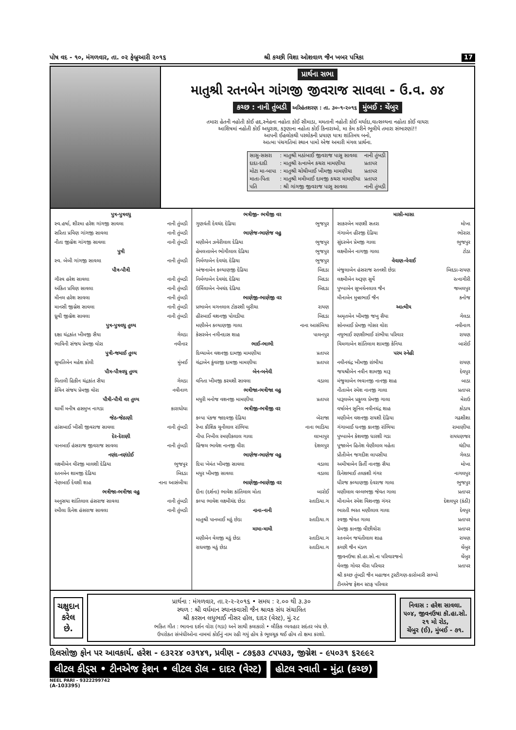પોષ વદ - ૧૦, મંગળવાર, તા. ૦૨ ફેબ્રુઆરી ૨૦૧૬ શ્રી કચ્છી વિશા ઓશવાળ જૈન ખબર પત્રિકા 17
પ્રાર્થના સભા
માતુશ્રી રતનબેન ગાંગજી જીવરાજ સાવલા - ઉ.વ. ૭૪
કચ્છ : નાની તુંબડી અરિહંતશરણ : તા. ૩૦-૧-૨૦૧૬ મુંબઈ : ચેંબુર
તમારા હેતની નહોતી કોઈ હદ,સ્નેહના નહોતા કોઈ સીમાડા, મમતાની નહોતી કોઈ મર્યાદા,વાત્સલ્યના નહોતા કોઈ વાયરા
આશિષમાં નહોતી કોઈ અધુરાશ, કરૂણાના નહોતા કોઈ કિનારાઓ, મા કેમ કરીને ભૂલીયે તમારા સંભારણાં!!
આપની ઈહલોકથી પરલોકની પ્રયાણ યાત્રા શાંતિમય બનો,
આત્મા પંચગતિમાં સ્થાન પામો એજ અમારી મંગલ પ્રાર્થના.
| સાસુ-સસરા | : માતુશ્રી મઠાંબાઈ જીવરાજ પાસુ સાવલા | નાની તુંબડી |
| દાદા-દાદી | : માતુશ્રી રત્નાબેન કચરા મામણીયા | પ્રતાપર |
| મોટા મા-બાપા | : માતુશ્રી ચોથીબાઈ ખીમજી મામણીયા | પ્રતાપર |
| માતા-પિતા | : માતુશ્રી મમીબાઈ દામજી કચરા મામણીયા | પ્રતાપર |
| પતિ | : શ્રી ગાંગજી જીવરાજ પાસુ સાવલા | નાની તુંબડી |
પુત્ર-પુત્રવધુ
સ્વ.હર્ષા, શીરમા હરેશ ગાંગજી સાવલા નાની તુંબડી
સરિતા પ્રવિણ ગાંગજી સાવલા નાની તુંબડી
નીતા જીગ્નેશ ગાંગજી સાવલા નાની તુંબડી
પુત્રી
સ્વ. બેબી ગાંગજી સાવલા નાની તુંબડી
પૌત્ર-પૌત્રી
ગૌરવ હરેશ સાવલા નાની તુંબડી
અંકિત પ્રવિણ સાવલા નાની તુંબડી
મીનલ હરેશ સાવલા નાની તુંબડી
માનસી જીગ્નેશ સાવલા નાની તુંબડી
ધ્રુવી જીગ્નેશ સાવલા નાની તુંબડી
પુત્ર-પુત્રવધુ તુલ્ય
દક્ષા ચંદ્રકાંત ખીમજી સૈયા ગેલડા
ભાવિની સંજય પ્રેમજી વોરા નવીનાર
પુત્રી-જમાઈ તુલ્ય
સુમતિબેન મહેશ કોલી મુંબઈ
પૌત્ર-પૌત્રવધુ તુલ્ય
મિતાલી હિકીન ચંદ્રકાંત સૈયા ગેલડા
કેવિન સંજય પ્રેમજી વોરા નવીનાળ
પૌત્રી-પૌત્રી વર તુલ્ય
ચાર્મી મનીષ હસમુખ નાગડા કારાઘોઘા
જેઠ-જેઠાણી
હાંસબાઈ ખીસી જીવરાજ સાવલા નાની તુંબડી
દેર-દેરાણી
પાનબાઈ હંસરાજ જીવરાજ સાવલા નાની તુંબડી
નણંદ-નણંદોઈ
લક્ષ્મીબેન વીરજી માલશી દેઢિયા ભુજપુર
રતનબેન શામજી દેઢિયા બિદડા
નેણબાઈ દેવશી શાહ નાના આસંબીયા
ભત્રીજા-ભત્રીજા વહુ
અનુસયા શાંતિલાલ હંસરાજ સાવલા નાની તુંબડી
રમીલા દિનેશ હંસરાજ સાવલા નાની તુંબડી
ભત્રીજી- ભત્રીજી વર
ગુણવંતી દેવચંદ દેઢિયા ભુજપુર
ભાણેજ-ભાણેજ વહુ
મણીબેન ઝવેરીલાલ દેઢિયા ભુજપુર
હેમલત્તાબેન ભોગીલાલ દેઢિયા ભુજપુર
નિર્મળાબેન દેવચંદ દેઢિયા ભુજપુર
અંજનાબેન કલ્યાણજી દેઢિયા બિદડા
નિર્મળાબેન દેવચંદ દેઢિયા બિદડા
ઉર્મિલાબેન નેમચંદ દેઢિયા બિદડા
ભાણેજી-ભાણેજી વર
પ્રભાબેન મગનલાલ ટોકરશી બુરીચા રાયણ
હીરબાઈ વશનજી પોલડીયા બિદડા
મણીબેન કલ્યાણજી ગાલા નાના આસંબિયા
કેસરબેન નગીનદાસ શાહ પાલનપુર
ભાઈ-ભાભી
દિવ્યાબેન વશનજી દામજી મામણીયા પ્રતાપર
ચંદ્રાબેન કુંવરજી દામજી મામણીયા પ્રતાપર
બેન-બનેવી
વનિતા ખીમજી કરમશી સાવલા વડાલા
ભત્રીજા-ભત્રીજા વહુ
મયુરી મનોજ વશનજી મામણીયા પ્રતાપર
ભત્રીજી-ભત્રીજી વર
કલ્પા પંકજ જાદવજી દેઢિયા બેરાજા
રેખા કૌશિક ચુનીલાલ રાંભિયા નાના ભાડિયા
નીપા નિખીલ રમણીકલાલ ગાલા લાખાપુર
હિંજલ ભાવેશ નાનજી વીરા દેશલપુર
ભાણેજ-ભાણેજ વહુ
દિપા ખેમંત ખીમજી સાવલા વડાલા
મયુર ખીમજી સાવલા વડાલા
ભાણેજી-ભાણેજી વર
દીના (દર્શના) ભાવેશ કાંતિલાલ મોતા બારોઈ
કલ્પા ભાવેશ લક્ષ્મીચંદ છેડા રતાડિયા.ગ
નાના-નાની
માતુશ્રી પાનબાઈ મઠું છેડા રતાડિયા.ગ
મામા-મામી
મણીબેન વેલજી મઠું છેડા રતાડિયા.ગ
રાઘવજી મઠું છેડા રતાડિયા.ગ
માસી-માસા
સાકરબેન મણશી સતરા મોખા
ગંગાબેન હીરજી દેઢિયા ભોરારા
સુંદરબેન પ્રેમજી ગાલા ભુજપુર
લક્ષ્મીબેન નાગજી ગાલા ટોડા
વેવાણ-વેવાઈ
મંજુલાબેન હંસરાજ રતનશી છેડા બિદડા-રાયણ
લક્ષ્મીબેન અરૂણ સુર્વે રત્નાગીરી
પુષ્પાબેન સુખચેનલાલ જૈન જબલપુર
મીનાબેન મુન્નાભાઈ જૈન કનોજ
આત્મીય
અમૃતબેન ખીમજી જખુ સૈયા ગેલડા
સોનબાઈ પ્રેમજી ગોસર વોરા નવીનાળ
નથુભાઈ રણશીભાઈ રાંભીયા પરિવાર રાયણ
વિમળાબેન શાંતિલાલ શામજી કેનિયા બારોઈ
પરમ સ્નેહી
નવીનચંદ્ર ખીમજી રાંભીયા રાયણ
જયશ્રીબેન નવીન શામજી મારૂ દેવપુર
મંજુલાબેન ભવાનજી નાનજી શાહ બાડા
નીતાબેન રમેશ નાનજી ગાલા પ્રતાપર
પારૂલબેન પ્રફુલ્લ પ્રેમજી ગાલા મેરાઉ
વર્ષાબેન સુનિલ નવીનચંદ્ર શાહ કોડાય
મણીબેન વશનજી રાયશી દેઢિયા ગઢશીશા
ગંગાબાઈ ધનજી કાનજી રાંભિયા રામાણીયા
પુષ્પાબેન કેશવજી ધારશી ગડા રાયધણજર
પૂજાબેન હિતેશ વેણીલાલ મહેતા ચંદીયા
પ્રીતીબેન જગદીશ લાપસીયા ગેલડા
અમીષાબેન કિર્તી નાનજી સૈયા મોખા
દિનેશભાઈ તલકશી ગંગર નાગલપુર
ધીરજ કલ્યાણજી દેવરાજ ગાલા ભુજપુર
મણીલાલ વલ્લભજી જેવત ગાલા પ્રતાપર
મીનાબેન રમેશ વિશનજી ગંગર દેશલપુર (કંઠી)
ભારતી ભરત મણીલાલ ગાલા દેવપુર
રવજી જેવત ગાલા પ્રતાપર
પ્રેમજી કાનજી વીછીવોરા પ્રતાપર
રતનબેન જયંતીલાલ શાહ રાયણ
કચ્છી જૈન મંડળ ચેંબુર
જીવનઉષા કૉ.હા.સો.ના પરિવારજનો ચેંબુર
વેલજી ગોવર વીરા પરિવાર પ્રતાપર
શ્રી કચ્છ તુંબડી જૈન મહાજન ટ્રસ્ટીગણ-કારોબારી સભ્યો
ટીનએજ ફેશન સ્ટાફ પરિવાર
ચક્ષુદાન
કરેલ
છે.
પ્રાર્થના : મંગળવાર, તા.૨-૨-૨૦૧૬ • સમય : ૨.૦૦ થી ૩.૩૦
સ્થળ : શ્રી વર્ધમાન સ્થાનકવાસી જૈન શ્રાવક સંઘ સંચાલિત
શ્રી કરસન લધુભાઈ નીસર હૉલ, દાદર (વેસ્ટ), મું.૨૮
ભકિત ગીત : ભાવના દર્શન વોરા (ગડા) અને સાથી કલાકારો • લૌકિક વ્યવહાર સદંતર બંધ છે.
ઉપરોકત સંબંધીઓના નામમાં કોઈનું નામ રહી ગયું હોય કે ભૂલચૂક થઈ હોય તો ક્ષમા કરશો.
નિવાસ : હરેશ સાવલા.
૫૦૪, જીવનઉષા કૉ.હા.સો.
૨૧ મો રોડ,
ચેંબુર (ઈ), મુંબઈ - ૭૧.
દિલસોજી ફોન પર આવકાર્ય. હરેશ - ૯૩૨૨૪ ૦૩૧૪૧, પ્રવીણ - ૮૭૬૭૩ ૮૫૫૭૩, જીગ્નેશ - ૯૫૦૩૧ ૬૨૯૯૨
લીટલ કીડ્સ • ટીનએજ ફેશન • લીટલ ડૉલ - દાદર (વેસ્ટ)
હોટલ સ્વાતી - મુંદ્રા (કચ્છ)
NEEL PARI - 9322299742
(A-103395)